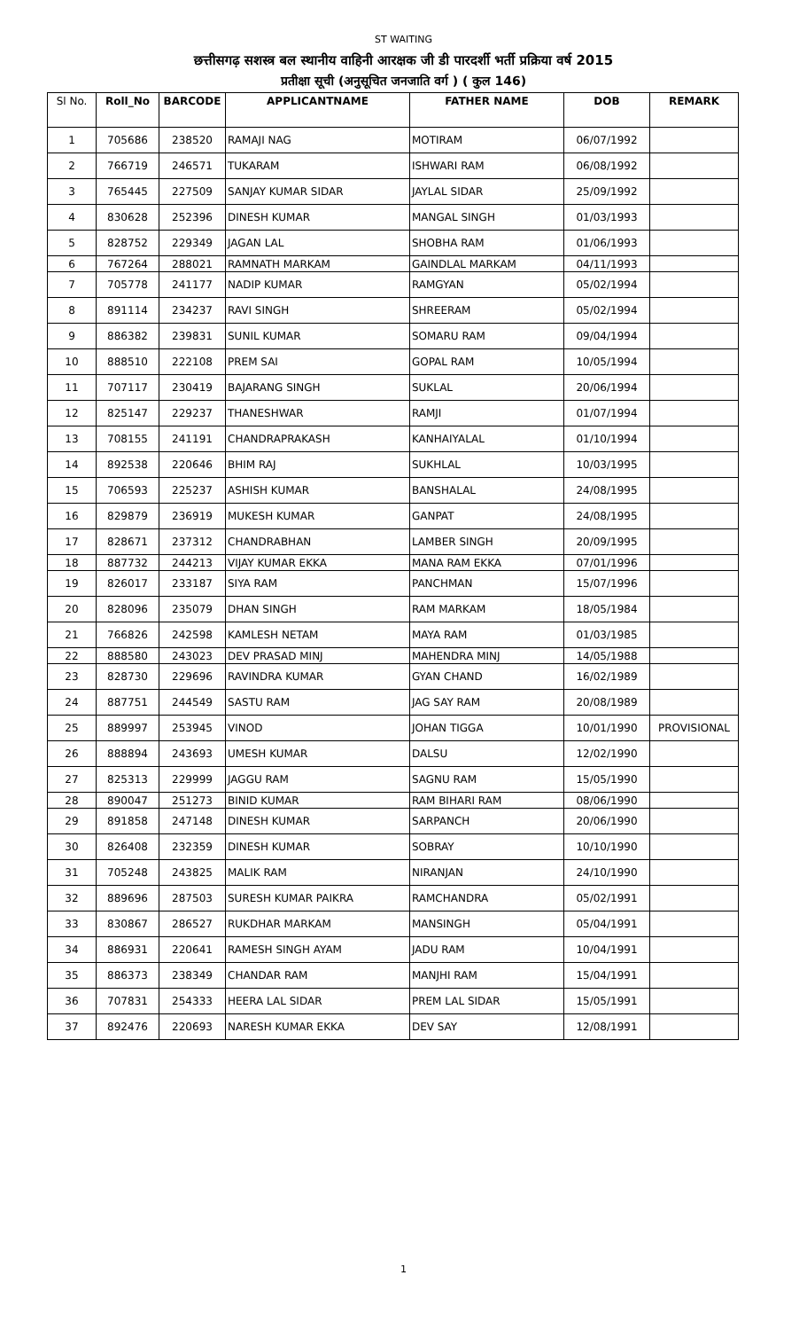ST WAITING
छत्तीसगढ़ सशस्त्र बल स्थानीय वाहिनी आरक्षक जी डी पारदर्शी भर्ती प्रक्रिया वर्ष 2015
प्रतीक्षा सूची (अनुसूचित जनजाति वर्ग ) ( कुल 146)
| Sl No. | Roll_No | BARCODE | APPLICANTNAME | FATHER NAME | DOB | REMARK |
| --- | --- | --- | --- | --- | --- | --- |
| 1 | 705686 | 238520 | RAMAJI NAG | MOTIRAM | 06/07/1992 | |
| 2 | 766719 | 246571 | TUKARAM | ISHWARI RAM | 06/08/1992 | |
| 3 | 765445 | 227509 | SANJAY KUMAR SIDAR | JAYLAL SIDAR | 25/09/1992 | |
| 4 | 830628 | 252396 | DINESH KUMAR | MANGAL SINGH | 01/03/1993 | |
| 5 | 828752 | 229349 | JAGAN LAL | SHOBHA RAM | 01/06/1993 | |
| 6 | 767264 | 288021 | RAMNATH MARKAM | GAINDLAL MARKAM | 04/11/1993 | |
| 7 | 705778 | 241177 | NADIP KUMAR | RAMGYAN | 05/02/1994 | |
| 8 | 891114 | 234237 | RAVI SINGH | SHREERAM | 05/02/1994 | |
| 9 | 886382 | 239831 | SUNIL KUMAR | SOMARU RAM | 09/04/1994 | |
| 10 | 888510 | 222108 | PREM SAI | GOPAL RAM | 10/05/1994 | |
| 11 | 707117 | 230419 | BAJARANG SINGH | SUKLAL | 20/06/1994 | |
| 12 | 825147 | 229237 | THANESHWAR | RAMJI | 01/07/1994 | |
| 13 | 708155 | 241191 | CHANDRAPRAKASH | KANHAIYALAL | 01/10/1994 | |
| 14 | 892538 | 220646 | BHIM RAJ | SUKHLAL | 10/03/1995 | |
| 15 | 706593 | 225237 | ASHISH KUMAR | BANSHALAL | 24/08/1995 | |
| 16 | 829879 | 236919 | MUKESH KUMAR | GANPAT | 24/08/1995 | |
| 17 | 828671 | 237312 | CHANDRABHAN | LAMBER SINGH | 20/09/1995 | |
| 18 | 887732 | 244213 | VIJAY KUMAR EKKA | MANA RAM EKKA | 07/01/1996 | |
| 19 | 826017 | 233187 | SIYA RAM | PANCHMAN | 15/07/1996 | |
| 20 | 828096 | 235079 | DHAN SINGH | RAM MARKAM | 18/05/1984 | |
| 21 | 766826 | 242598 | KAMLESH NETAM | MAYA RAM | 01/03/1985 | |
| 22 | 888580 | 243023 | DEV PRASAD MINJ | MAHENDRA MINJ | 14/05/1988 | |
| 23 | 828730 | 229696 | RAVINDRA KUMAR | GYAN CHAND | 16/02/1989 | |
| 24 | 887751 | 244549 | SASTU RAM | JAG SAY RAM | 20/08/1989 | |
| 25 | 889997 | 253945 | VINOD | JOHAN TIGGA | 10/01/1990 | PROVISIONAL |
| 26 | 888894 | 243693 | UMESH KUMAR | DALSU | 12/02/1990 | |
| 27 | 825313 | 229999 | JAGGU RAM | SAGNU RAM | 15/05/1990 | |
| 28 | 890047 | 251273 | BINID KUMAR | RAM BIHARI RAM | 08/06/1990 | |
| 29 | 891858 | 247148 | DINESH KUMAR | SARPANCH | 20/06/1990 | |
| 30 | 826408 | 232359 | DINESH KUMAR | SOBRAY | 10/10/1990 | |
| 31 | 705248 | 243825 | MALIK RAM | NIRANJAN | 24/10/1990 | |
| 32 | 889696 | 287503 | SURESH KUMAR PAIKRA | RAMCHANDRA | 05/02/1991 | |
| 33 | 830867 | 286527 | RUKDHAR MARKAM | MANSINGH | 05/04/1991 | |
| 34 | 886931 | 220641 | RAMESH SINGH AYAM | JADU RAM | 10/04/1991 | |
| 35 | 886373 | 238349 | CHANDAR RAM | MANJHI RAM | 15/04/1991 | |
| 36 | 707831 | 254333 | HEERA LAL SIDAR | PREM LAL SIDAR | 15/05/1991 | |
| 37 | 892476 | 220693 | NARESH KUMAR EKKA | DEV SAY | 12/08/1991 | |
1